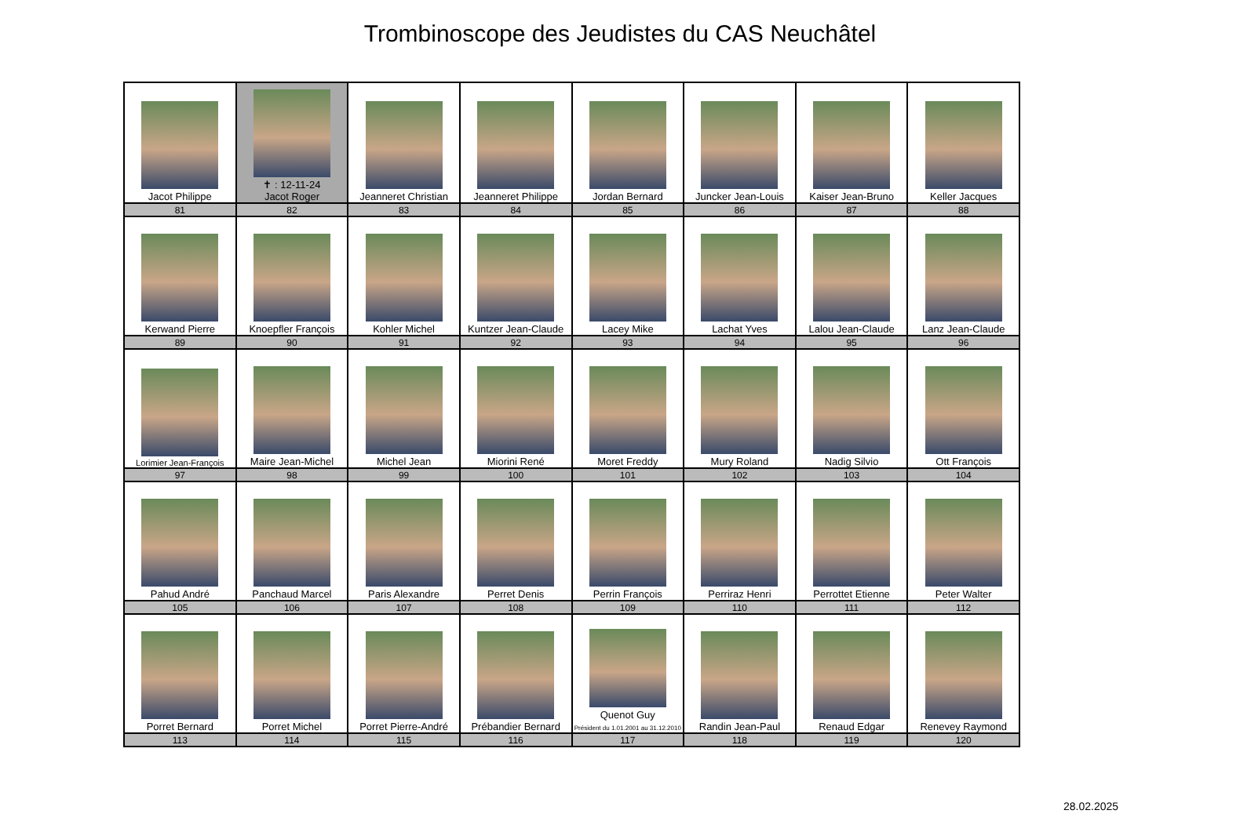Trombinoscope des Jeudistes du CAS Neuchâtel
| Jacot Philippe | ✝ : 12-11-24 Jacot Roger | Jeanneret Christian | Jeanneret Philippe | Jordan Bernard | Juncker Jean-Louis | Kaiser Jean-Bruno | Keller Jacques |
| 81 | 82 | 83 | 84 | 85 | 86 | 87 | 88 |
| Kerwand Pierre | Knoepfler François | Kohler Michel | Kuntzer Jean-Claude | Lacey Mike | Lachat Yves | Lalou Jean-Claude | Lanz Jean-Claude |
| 89 | 90 | 91 | 92 | 93 | 94 | 95 | 96 |
| Lorimier Jean-François | Maire Jean-Michel | Michel Jean | Miorini René | Moret Freddy | Mury Roland | Nadig Silvio | Ott François |
| 97 | 98 | 99 | 100 | 101 | 102 | 103 | 104 |
| Pahud André | Panchaud Marcel | Paris Alexandre | Perret Denis | Perrin François | Perriraz Henri | Perrottet Etienne | Peter Walter |
| 105 | 106 | 107 | 108 | 109 | 110 | 111 | 112 |
| Porret Bernard | Porret Michel | Porret Pierre-André | Prébandier Bernard | Quenot Guy Président du 1.01.2001 au 31.12.2010 | Randin Jean-Paul | Renaud Edgar | Renevey Raymond |
| 113 | 114 | 115 | 116 | 117 | 118 | 119 | 120 |
28.02.2025